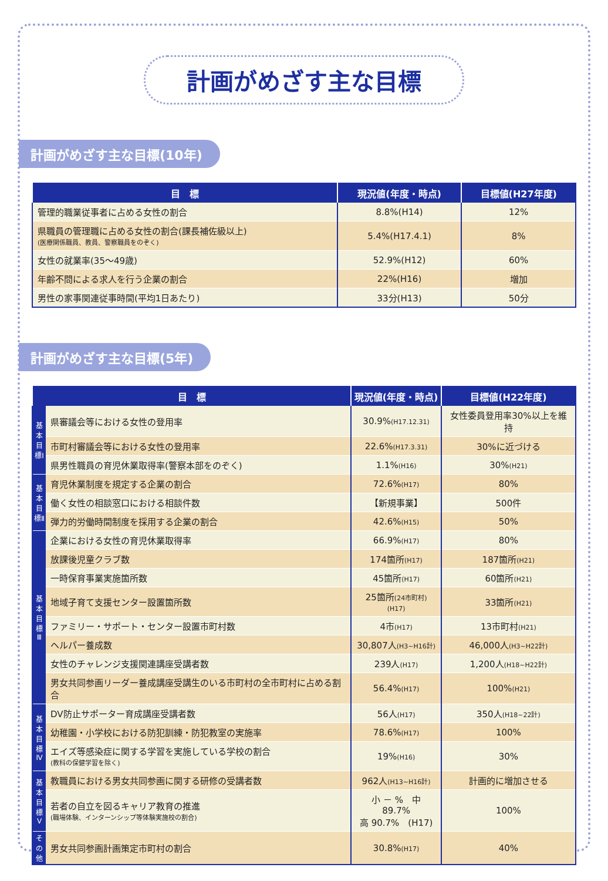計画がめざす主な目標
計画がめざす主な目標(10年)
| 目 標 | 現況値(年度・時点) | 目標値(H27年度) |
| --- | --- | --- |
| 管理的職業従事者に占める女性の割合 | 8.8%(H14) | 12% |
| 県職員の管理職に占める女性の割合(課長補佐級以上) (医療関係職員、教員、警察職員をのぞく) | 5.4%(H17.4.1) | 8% |
| 女性の就業率(35～49歳) | 52.9%(H12) | 60% |
| 年齢不問による求人を行う企業の割合 | 22%(H16) | 増加 |
| 男性の家事関連従事時間(平均1日あたり) | 33分(H13) | 50分 |
計画がめざす主な目標(5年)
| 目 標 | | 現況値(年度・時点) | 目標値(H22年度) |
| --- | --- | --- | --- |
| 基本目標Ⅰ | 県審議会等における女性の登用率 | 30.9% (H17.12.31) | 女性委員登用率30%以上を維持 |
| | 市町村審議会等における女性の登用率 | 22.6% (H17.3.31) | 30%に近づける |
| | 県男性職員の育児休業取得率(警察本部をのぞく) | 1.1% (H16) | 30% (H21) |
| 基本目標Ⅱ | 育児休業制度を規定する企業の割合 | 72.6% (H17) | 80% |
| | 働く女性の相談窓口における相談件数 | 【新規事業】 | 500件 |
| | 弾力的労働時間制度を採用する企業の割合 | 42.6% (H15) | 50% |
| 基本目標Ⅲ | 企業における女性の育児休業取得率 | 66.9% (H17) | 80% |
| | 放課後児童クラブ数 | 174箇所 (H17) | 187箇所 (H21) |
| | 一時保育事業実施箇所数 | 45箇所 (H17) | 60箇所 (H21) |
| | 地域子育て支援センター設置箇所数 | 25箇所 (24市町村)(H17) | 33箇所 (H21) |
| | ファミリー・サポート・センター設置市町村数 | 4市 (H17) | 13市町村 (H21) |
| | ヘルパー養成数 | 30,807人 (H3~H16計) | 46,000人 (H3~H22計) |
| | 女性のチャレンジ支援関連講座受講者数 | 239人 (H17) | 1,200人 (H18~H22計) |
| | 男女共同参画リーダー養成講座受講生のいる市町村の全市町村に占める割合 | 56.4% (H17) | 100% (H21) |
| 基本目標Ⅳ | DV防止サポーター育成講座受講者数 | 56人 (H17) | 350人 (H18~22計) |
| | 幼稚園・小学校における防犯訓練・防犯教室の実施率 | 78.6% (H17) | 100% |
| | エイズ等感染症に関する学習を実施している学校の割合 (教科の保健学習を除く) | 19% (H16) | 30% |
| 基本目標Ⅴ | 教職員における男女共同参画に関する研修の受講者数 | 962人 (H13~H16計) | 計画的に増加させる |
| | 若者の自立を図るキャリア教育の推進 (職場体験、インターンシップ等体験実施校の割合) | 小 － % 中 89.7% 高 90.7% (H17) | 100% |
| その他 | 男女共同参画計画策定市町村の割合 | 30.8% (H17) | 40% |